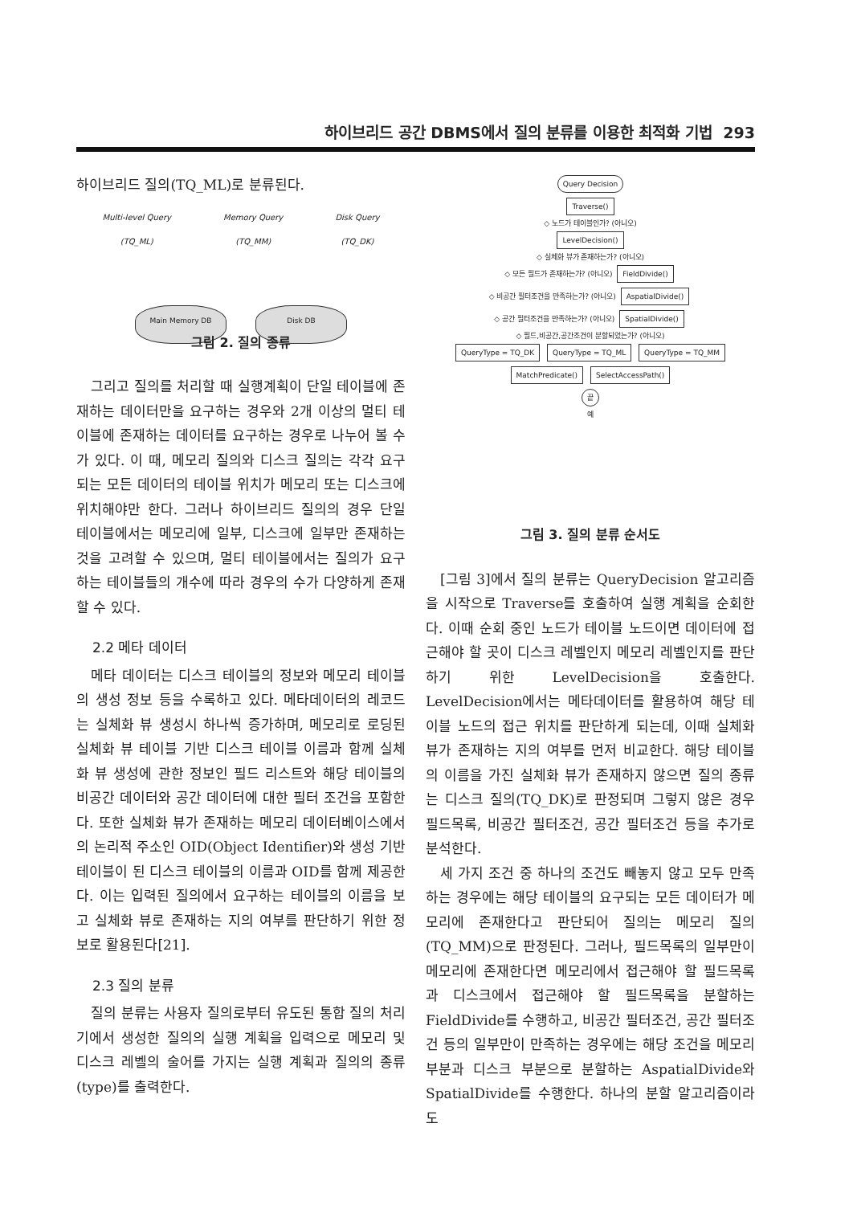하이브리드 공간 DBMS에서 질의 분류를 이용한 최적화 기법 293
하이브리드 질의(TQ_ML)로 분류된다.
Multi-level Query
(TQ_ML) Memory Query
(TQ_MM) Disk Query
(TQ_DK)
Main Memory DB Disk DB
그림 2. 질의 종류
그리고 질의를 처리할 때 실행계획이 단일 테이블에 존재하는 데이터만을 요구하는 경우와 2개 이상의 멀티 테이블에 존재하는 데이터를 요구하는 경우로 나누어 볼 수가 있다. 이 때, 메모리 질의와 디스크 질의는 각각 요구되는 모든 데이터의 테이블 위치가 메모리 또는 디스크에 위치해야만 한다. 그러나 하이브리드 질의의 경우 단일 테이블에서는 메모리에 일부, 디스크에 일부만 존재하는 것을 고려할 수 있으며, 멀티 테이블에서는 질의가 요구하는 테이블들의 개수에 따라 경우의 수가 다양하게 존재할 수 있다.
2.2 메타 데이터
메타 데이터는 디스크 테이블의 정보와 메모리 테이블의 생성 정보 등을 수록하고 있다. 메타데이터의 레코드는 실체화 뷰 생성시 하나씩 증가하며, 메모리로 로딩된 실체화 뷰 테이블 기반 디스크 테이블 이름과 함께 실체화 뷰 생성에 관한 정보인 필드 리스트와 해당 테이블의 비공간 데이터와 공간 데이터에 대한 필터 조건을 포함한다. 또한 실체화 뷰가 존재하는 메모리 데이터베이스에서의 논리적 주소인 OID(Object Identifier)와 생성 기반 테이블이 된 디스크 테이블의 이름과 OID를 함께 제공한다. 이는 입력된 질의에서 요구하는 테이블의 이름을 보고 실체화 뷰로 존재하는 지의 여부를 판단하기 위한 정보로 활용된다[21].
2.3 질의 분류
질의 분류는 사용자 질의로부터 유도된 통합 질의 처리기에서 생성한 질의의 실행 계획을 입력으로 메모리 및 디스크 레벨의 술어를 가지는 실행 계획과 질의의 종류(type)를 출력한다.
Query Decision
Traverse()
◇ 노드가 테이블인가? (아니오)
LevelDecision()
◇ 실체화 뷰가 존재하는가? (아니오)
◇ 모든 필드가 존재하는가? (아니오) FieldDivide()
◇ 비공간 필터조건을 만족하는가? (아니오) AspatialDivide()
◇ 공간 필터조건을 만족하는가? (아니오) SpatialDivide()
◇ 필드,비공간,공간조건이 분할되었는가? (아니오)
QueryType = TQ_DK QueryType = TQ_ML QueryType = TQ_MM
MatchPredicate() SelectAccessPath()
끝
예
그림 3. 질의 분류 순서도
[그림 3]에서 질의 분류는 QueryDecision 알고리즘을 시작으로 Traverse를 호출하여 실행 계획을 순회한다. 이때 순회 중인 노드가 테이블 노드이면 데이터에 접근해야 할 곳이 디스크 레벨인지 메모리 레벨인지를 판단하기 위한 LevelDecision을 호출한다. LevelDecision에서는 메타데이터를 활용하여 해당 테이블 노드의 접근 위치를 판단하게 되는데, 이때 실체화 뷰가 존재하는 지의 여부를 먼저 비교한다. 해당 테이블의 이름을 가진 실체화 뷰가 존재하지 않으면 질의 종류는 디스크 질의(TQ_DK)로 판정되며 그렇지 않은 경우 필드목록, 비공간 필터조건, 공간 필터조건 등을 추가로 분석한다.
세 가지 조건 중 하나의 조건도 빼놓지 않고 모두 만족하는 경우에는 해당 테이블의 요구되는 모든 데이터가 메모리에 존재한다고 판단되어 질의는 메모리 질의(TQ_MM)으로 판정된다. 그러나, 필드목록의 일부만이 메모리에 존재한다면 메모리에서 접근해야 할 필드목록과 디스크에서 접근해야 할 필드목록을 분할하는 FieldDivide를 수행하고, 비공간 필터조건, 공간 필터조건 등의 일부만이 만족하는 경우에는 해당 조건을 메모리 부분과 디스크 부분으로 분할하는 AspatialDivide와 SpatialDivide를 수행한다. 하나의 분할 알고리즘이라도